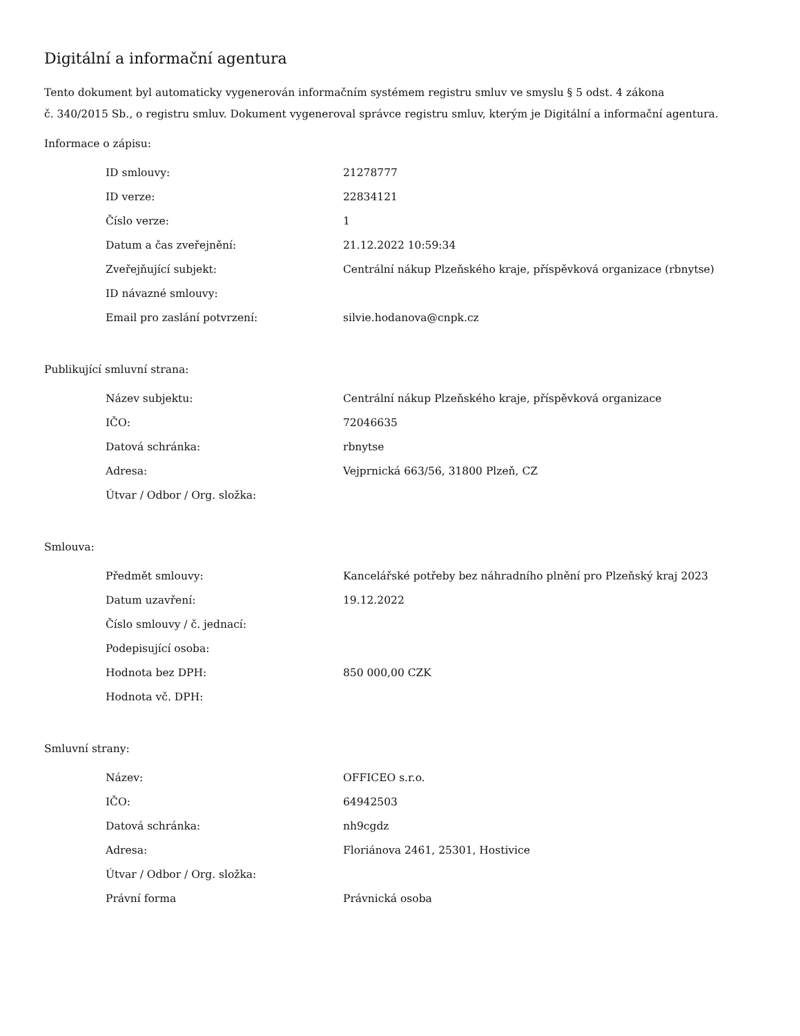Digitální a informační agentura
Tento dokument byl automaticky vygenerován informačním systémem registru smluv ve smyslu § 5 odst. 4 zákona
č. 340/2015 Sb., o registru smluv. Dokument vygeneroval správce registru smluv, kterým je Digitální a informační agentura.
Informace o zápisu:
| ID smlouvy: | 21278777 |
| ID verze: | 22834121 |
| Číslo verze: | 1 |
| Datum a čas zveřejnění: | 21.12.2022 10:59:34 |
| Zveřejňující subjekt: | Centrální nákup Plzeňského kraje, příspěvková organizace (rbnytse) |
| ID návazné smlouvy: | |
| Email pro zaslání potvrzení: | silvie.hodanova@cnpk.cz |
Publikující smluvní strana:
| Název subjektu: | Centrální nákup Plzeňského kraje, příspěvková organizace |
| IČO: | 72046635 |
| Datová schránka: | rbnytse |
| Adresa: | Vejprnická 663/56, 31800 Plzeň, CZ |
| Útvar / Odbor / Org. složka: | |
Smlouva:
| Předmět smlouvy: | Kancelářské potřeby bez náhradního plnění pro Plzeňský kraj 2023 |
| Datum uzavření: | 19.12.2022 |
| Číslo smlouvy / č. jednací: | |
| Podepisující osoba: | |
| Hodnota bez DPH: | 850 000,00 CZK |
| Hodnota vč. DPH: | |
Smluvní strany:
| Název: | OFFICEO s.r.o. |
| IČO: | 64942503 |
| Datová schránka: | nh9cgdz |
| Adresa: | Floriánova 2461, 25301, Hostivice |
| Útvar / Odbor / Org. složka: | |
| Právní forma | Právnická osoba |